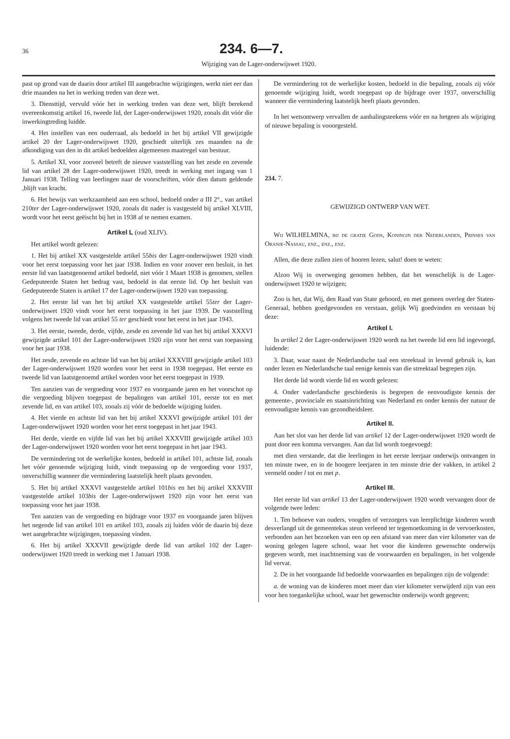36
234. 6—7.
Wijziging van de Lager-onderwijswet 1920.
past op grond van de daarin door artikel III aangebrachte wijzigingen, werkt niet eer dan drie maanden na het in werking treden van deze wet.
3. Diensttijd, vervuld vóór het in werking treden van deze wet, blijft berekend overeenkomstig artikel 16, tweede lid, der Lager-onderwijswet 1920, zooals dit vóór die inwerkingtreding luidde.
4. Het instellen van een ouderraad, als bedoeld in het bij artikel VII gewijzigde artikel 20 der Lager-onderwijswet 1920, geschiedt uiterlijk zes maanden na de afkondiging van den in dit artikel bedoelden algemeenen maatregel van bestuur.
5. Artikel XI, voor zooveel betreft de nieuwe vaststelling van het zesde en zevende lid van artikel 28 der Lager-onderwijswet 1920, treedt in werking met ingang van 1 Januari 1938. Telling van leerlingen naar de voorschriften, vóór dien datum geldende ,blijft van kracht.
6. Het bewijs van werkzaamheid aan een school, bedoeld onder a III 2°., van artikel 210ter der Lager-onderwijswet 1920, zooals dit nader is vastgesteld bij artikel XLVIII, wordt voor het eerst geëischt bij het in 1938 af te nemen examen.
Artikel L (oud XLIV).
Het artikel wordt gelezen:
1. Het bij artikel XX vastgestelde artikel 55bis der Lager-onderwijswet 1920 vindt voor het eerst toepassing voor het jaar 1938. Indien en voor zoover een besluit, in het eerste lid van laatstgenoemd artikel bedoeld, niet vóór 1 Maart 1938 is genomen, stellen Gedeputeerde Staten het bedrag vast, bedoeld in dat eerste lid. Op het besluit van Gedeputeerde Staten is artikel 17 der Lager-onderwijswet 1920 van toepassing.
2. Het eerste lid van het bij artikel XX vastgestelde artikel 55ter der Lager-onderwijswet 1920 vindt voor het eerst toepassing in het jaar 1939. De vaststelling volgens het tweede lid van artikel 55 ter geschiedt voor het eerst in het jaar 1943.
3. Het eerste, tweede, derde, vijfde, zesde en zevende lid van het bij artikel XXXVI gewijzigde artikel 101 der Lager-onderwijswet 1920 zijn voor het eerst van toepassing voor het jaar 1938.
Het zesde, zevende en achtste lid van het bij artikel XXXVIII gewijzigde artikel 103 der Lager-onderwijswet 1920 worden voor het eerst in 1938 toegepast. Het eerste en tweede lid van laatstgenoemd artikel worden voor het eerst toegepast in 1939.
Ten aanzien van de vergoeding voor 1937 en voorgaande jaren en het voorschot op die vergoeding blijven toegepast de bepalingen van artikel 101, eerste tot en met zevende lid, en van artikel 103, zooals zij vóór de bedoelde wijziging luiden.
4. Het vierde en achtste lid van het bij artikel XXXVI gewijzigde artikel 101 der Lager-onderwijswet 1920 worden voor het eerst toegepast in het jaar 1943.
Het derde, vierde en vijfde lid van het bij artikel XXXVIII gewijzigde artikel 103 der Lager-onderwijswet 1920 worden voor het eerst toegepast in het jaar 1943.
De vermindering tot de werkelijke kosten, bedoeld in artikel 101, achtste lid, zooals het vóór genoemde wijziging luidt, vindt toepassing op de vergoeding voor 1937, onverschillig wanneer die vermindering laatstelijk heeft plaats gevonden.
5. Het bij artikel XXXVI vastgestelde artikel 101bis en het bij artikel XXXVIII vastgestelde artikel 103bis der Lager-onderwijswet 1920 zijn voor het eerst van toepassing voor het jaar 1938.
Ten aanzien van de vergoeding en bijdrage voor 1937 en voorgaande jaren blijven het negende lid van artikel 101 en artikel 103, zooals zij luiden vóór de daarin bij deze wet aangebrachte wijzigingen, toepassing vinden.
6. Het bij artikel XXXVII gewijzigde derde lid van artikel 102 der Lager-onderwijswet 1920 treedt in werking met 1 Januari 1938.
De vermindering tot de werkelijke kosten, bedoeld in die bepaling, zooals zij vóór genoemde wijziging luidt, wordt toegepast op de bijdrage over 1937, onverschillig wanneer die vermindering laatstelijk heeft plaats gevonden.
In het wetsontwerp vervallen de aanhalingsteekens vóór en na hetgeen als wijziging of nieuwe bepaling is vooorgesteld.
234. 7.
GEWIJZIGD ONTWERP VAN WET.
Wij WILHELMINA, bij de gratie Gods, Koningin der Nederlanden, Prinses van Oranje-Nassau, enz., enz., enz.
Allen, die deze zullen zien of hooren lezen, salut! doen te weten:
Alzoo Wij in overweging genomen hebben, dat het wenschelijk is de Lager-onderwijswet 1920 te wijzigen;
Zoo is het, dat Wij, den Raad van State gehoord, en met gemeen overleg der Staten-Generaal, hebben goedgevonden en verstaan, gelijk Wij goedvinden en verstaan bij deze:
Artikel I.
In artikel 2 der Lager-onderwijswet 1920 wordt na het tweede lid een lid ingevoegd, luidende:
3. Daar, waar naast de Nederlandsche taal een streektaal in levend gebruik is, kan onder lezen en Nederlandsche taal eenige kennis van die streektaal begrepen zijn.
Het derde lid wordt vierde lid en wordt gelezen:
4. Onder vaderlandsche geschiedenis is begrepen de eenvoudigste kennis der gemeente-, provinciale en staatsinrichting van Nederland en onder kennis der natuur de eenvoudigste kennis van gezondheidsleer.
Artikel II.
Aan het slot van het derde lid van artikel 12 der Lager-onderwijswet 1920 wordt de punt door een komma vervangen. Aan dat lid wordt toegevoegd:
met dien verstande, dat die leerlingen in het eerste leerjaar onderwijs ontvangen in ten minste twee, en in de hoogere leerjaren in ten minste drie der vakken, in artikel 2 vermeld onder l tot en met p.
Artikel III.
Het eerste lid van artikel 13 der Lager-onderwijswet 1920 wordt vervangen door de volgende twee leden:
1. Ten behoeve van ouders, voogden of verzorgers van leerplichtige kinderen wordt desverlangd uit de gemeentekas steun verleend ter tegemoetkoming in de vervoerkosten, verbonden aan het bezoeken van een op een afstand van meer dan vier kilometer van de woning gelegen lagere school, waar het voor die kinderen gewenschte onderwijs gegeven wordt, met inachtneming van de voorwaarden en bepalingen, in het volgende lid vervat.
2. De in het voorgaande lid bedoelde voorwaarden en bepalingen zijn de volgende:
a. de woning van de kinderen moet meer dan vier kilometer verwijderd zijn van een voor hen toegankelijke school, waar het gewenschte onderwijs wordt gegeven;